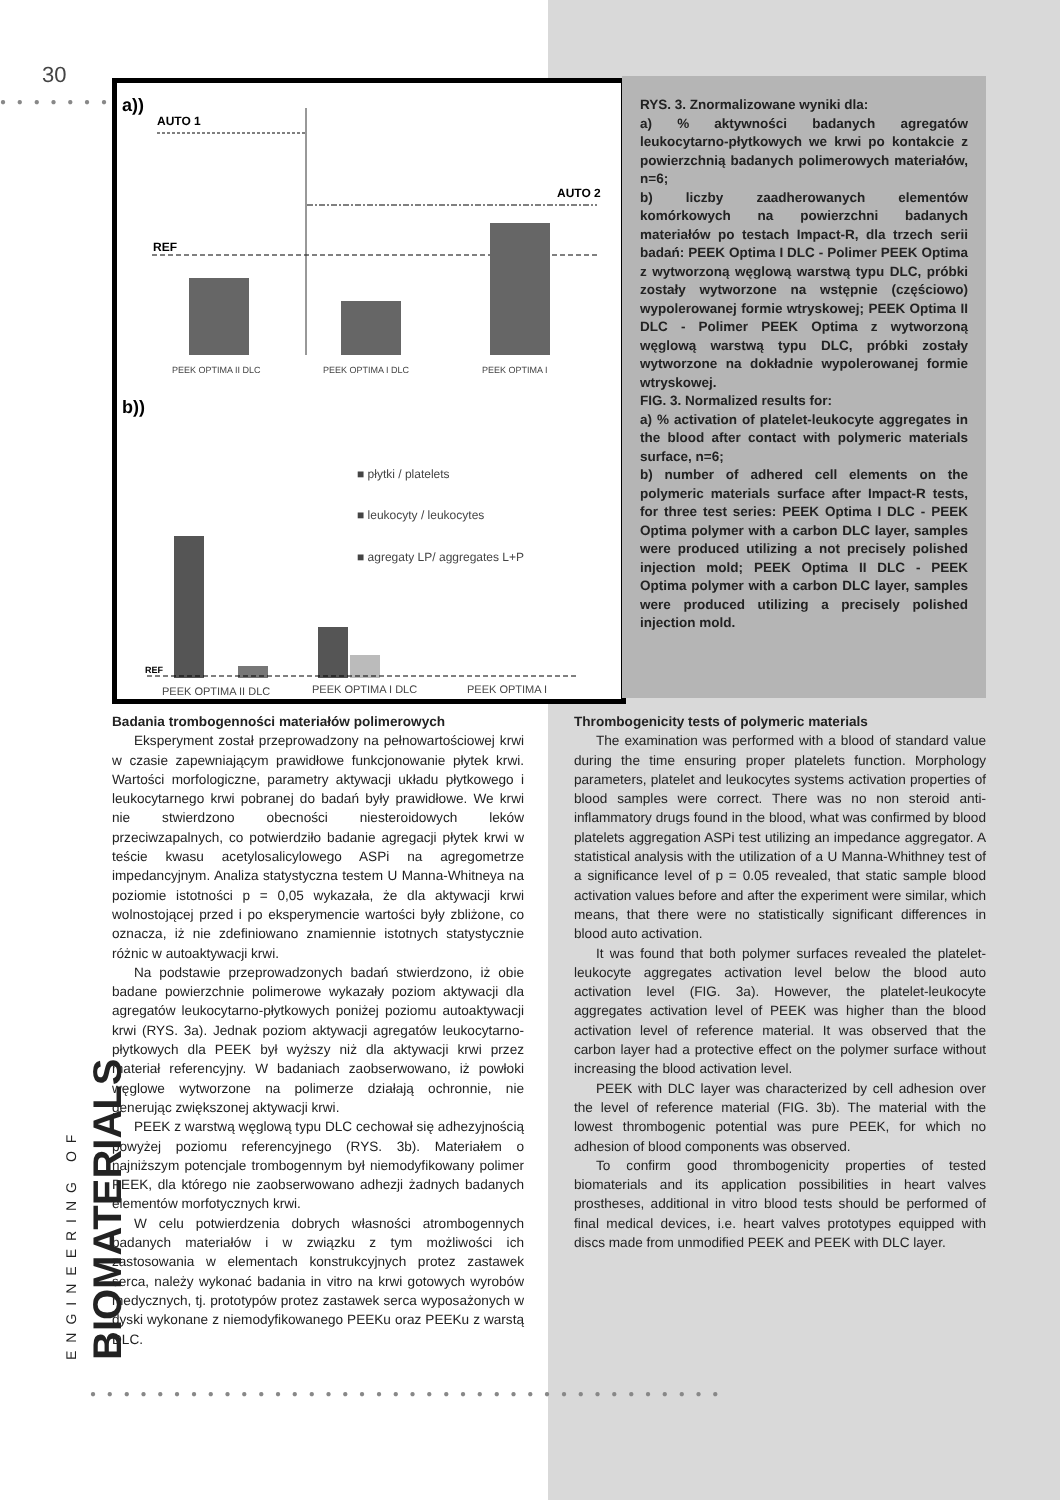30
● ● ● ● ● ● ●
a))
AUTO 1
AUTO 2
REF
PEEK OPTIMA II DLC
PEEK OPTIMA I DLC
PEEK OPTIMA I
b))
■ płytki / platelets
■ leukocyty / leukocytes
■ agregaty LP/ aggregates L+P
REF
PEEK OPTIMA II DLC
PEEK OPTIMA I DLC
PEEK OPTIMA I
RYS. 3. Znormalizowane wyniki dla:
a) % aktywności badanych agregatów leukocytarno-płytkowych we krwi po kontakcie z powierzchnią badanych polimerowych materiałów, n=6;
b) liczby zaadherowanych elementów komórkowych na powierzchni badanych materiałów po testach Impact-R, dla trzech serii badań: PEEK Optima I DLC - Polimer PEEK Optima z wytworzoną węglową warstwą typu DLC, próbki zostały wytworzone na wstępnie (częściowo) wypolerowanej formie wtryskowej; PEEK Optima II DLC - Polimer PEEK Optima z wytworzoną węglową warstwą typu DLC, próbki zostały wytworzone na dokładnie wypolerowanej formie wtryskowej.
FIG. 3. Normalized results for:
a) % activation of platelet-leukocyte aggregates in the blood after contact with polymeric materials surface, n=6;
b) number of adhered cell elements on the polymeric materials surface after Impact-R tests, for three test series: PEEK Optima I DLC - PEEK Optima polymer with a carbon DLC layer, samples were produced utilizing a not precisely polished injection mold; PEEK Optima II DLC - PEEK Optima polymer with a carbon DLC layer, samples were produced utilizing a precisely polished injection mold.
Badania trombogenności materiałów polimerowych
Eksperyment został przeprowadzony na pełnowartościowej krwi w czasie zapewniającym prawidłowe funkcjonowanie płytek krwi. Wartości morfologiczne, parametry aktywacji układu płytkowego i leukocytarnego krwi pobranej do badań były prawidłowe. We krwi nie stwierdzono obecności niesteroidowych leków przeciwzapalnych, co potwierdziło badanie agregacji płytek krwi w teście kwasu acetylosalicylowego ASPi na agregometrze impedancyjnym. Analiza statystyczna testem U Manna-Whitneya na poziomie istotności p = 0,05 wykazała, że dla aktywacji krwi wolnostojącej przed i po eksperymencie wartości były zbliżone, co oznacza, iż nie zdefiniowano znamiennie istotnych statystycznie różnic w autoaktywacji krwi.
Na podstawie przeprowadzonych badań stwierdzono, iż obie badane powierzchnie polimerowe wykazały poziom aktywacji dla agregatów leukocytarno-płytkowych poniżej poziomu autoaktywacji krwi (RYS. 3a). Jednak poziom aktywacji agregatów leukocytarno-płytkowych dla PEEK był wyższy niż dla aktywacji krwi przez materiał referencyjny. W badaniach zaobserwowano, iż powłoki węglowe wytworzone na polimerze działają ochronnie, nie generując zwiększonej aktywacji krwi.
PEEK z warstwą węglową typu DLC cechował się adhezyjnością powyżej poziomu referencyjnego (RYS. 3b). Materiałem o najniższym potencjale trombogennym był niemodyfikowany polimer PEEK, dla którego nie zaobserwowano adhezji żadnych badanych elementów morfotycznych krwi.
W celu potwierdzenia dobrych własności atrombogennych badanych materiałów i w związku z tym możliwości ich zastosowania w elementach konstrukcyjnych protez zastawek serca, należy wykonać badania in vitro na krwi gotowych wyrobów medycznych, tj. prototypów protez zastawek serca wyposażonych w dyski wykonane z niemodyfikowanego PEEKu oraz PEEKu z warstą DLC.
Thrombogenicity tests of polymeric materials
The examination was performed with a blood of standard value during the time ensuring proper platelets function. Morphology parameters, platelet and leukocytes systems activation properties of blood samples were correct. There was no non steroid anti-inflammatory drugs found in the blood, what was confirmed by blood platelets aggregation ASPi test utilizing an impedance aggregator. A statistical analysis with the utilization of a U Manna-Whithney test of a significance level of p = 0.05 revealed, that static sample blood activation values before and after the experiment were similar, which means, that there were no statistically significant differences in blood auto activation.
It was found that both polymer surfaces revealed the platelet-leukocyte aggregates activation level below the blood auto activation level (FIG. 3a). However, the platelet-leukocyte aggregates activation level of PEEK was higher than the blood activation level of reference material. It was observed that the carbon layer had a protective effect on the polymer surface without increasing the blood activation level.
PEEK with DLC layer was characterized by cell adhesion over the level of reference material (FIG. 3b). The material with the lowest thrombogenic potential was pure PEEK, for which no adhesion of blood components was observed.
To confirm good thrombogenicity properties of tested biomaterials and its application possibilities in heart valves prostheses, additional in vitro blood tests should be performed of final medical devices, i.e. heart valves prototypes equipped with discs made from unmodified PEEK and PEEK with DLC layer.
ENGINEERING OF
BIOMATERIALS
● ● ● ● ● ● ● ● ● ● ● ● ● ● ● ● ● ● ● ● ● ● ● ● ● ● ● ● ● ● ● ● ● ● ● ● ● ●